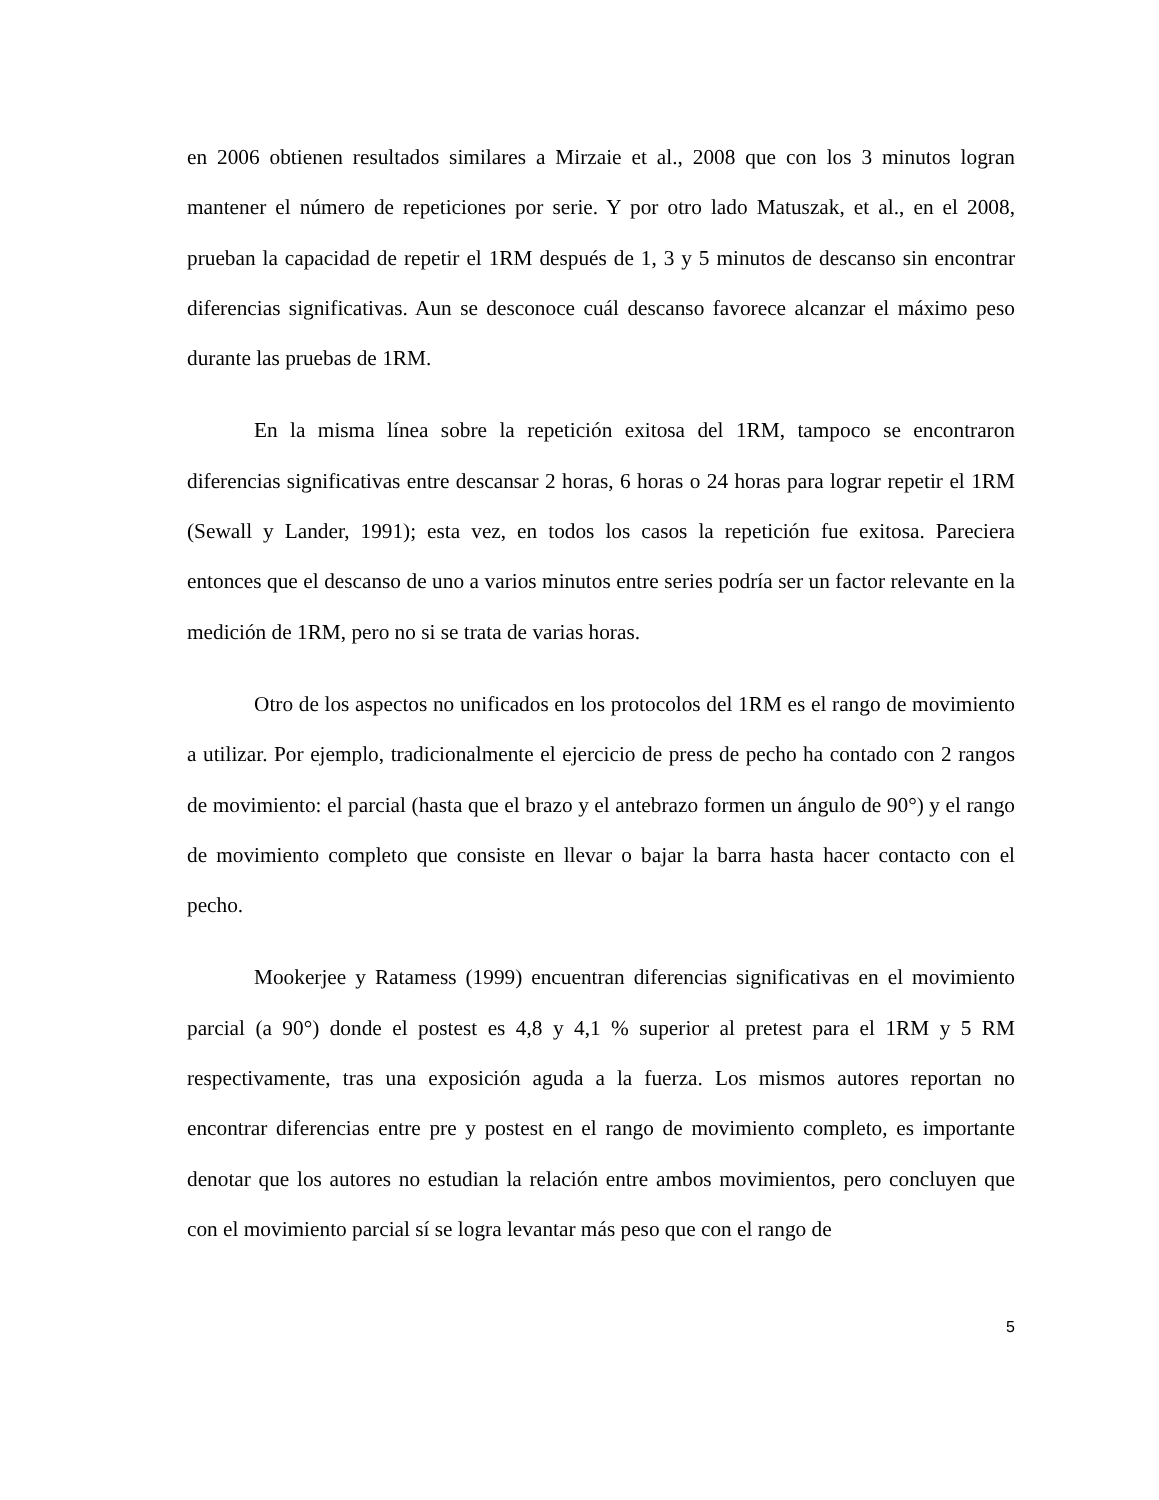en 2006 obtienen resultados similares a Mirzaie et al., 2008 que con los 3 minutos logran mantener el número de repeticiones por serie. Y por otro lado Matuszak, et al., en el 2008, prueban la capacidad de repetir el 1RM después de 1, 3 y 5 minutos de descanso sin encontrar diferencias significativas. Aun se desconoce cuál descanso favorece alcanzar el máximo peso durante las pruebas de 1RM.
En la misma línea sobre la repetición exitosa del 1RM, tampoco se encontraron diferencias significativas entre descansar 2 horas, 6 horas o 24 horas para lograr repetir el 1RM (Sewall y Lander, 1991); esta vez, en todos los casos la repetición fue exitosa. Pareciera entonces que el descanso de uno a varios minutos entre series podría ser un factor relevante en la medición de 1RM, pero no si se trata de varias horas.
Otro de los aspectos no unificados en los protocolos del 1RM es el rango de movimiento a utilizar. Por ejemplo, tradicionalmente el ejercicio de press de pecho ha contado con 2 rangos de movimiento: el parcial (hasta que el brazo y el antebrazo formen un ángulo de 90°) y el rango de movimiento completo que consiste en llevar o bajar la barra hasta hacer contacto con el pecho.
Mookerjee y Ratamess (1999) encuentran diferencias significativas en el movimiento parcial (a 90°) donde el postest es 4,8 y 4,1 % superior al pretest para el 1RM y 5 RM respectivamente, tras una exposición aguda a la fuerza. Los mismos autores reportan no encontrar diferencias entre pre y postest en el rango de movimiento completo, es importante denotar que los autores no estudian la relación entre ambos movimientos, pero concluyen que con el movimiento parcial sí se logra levantar más peso que con el rango de
5